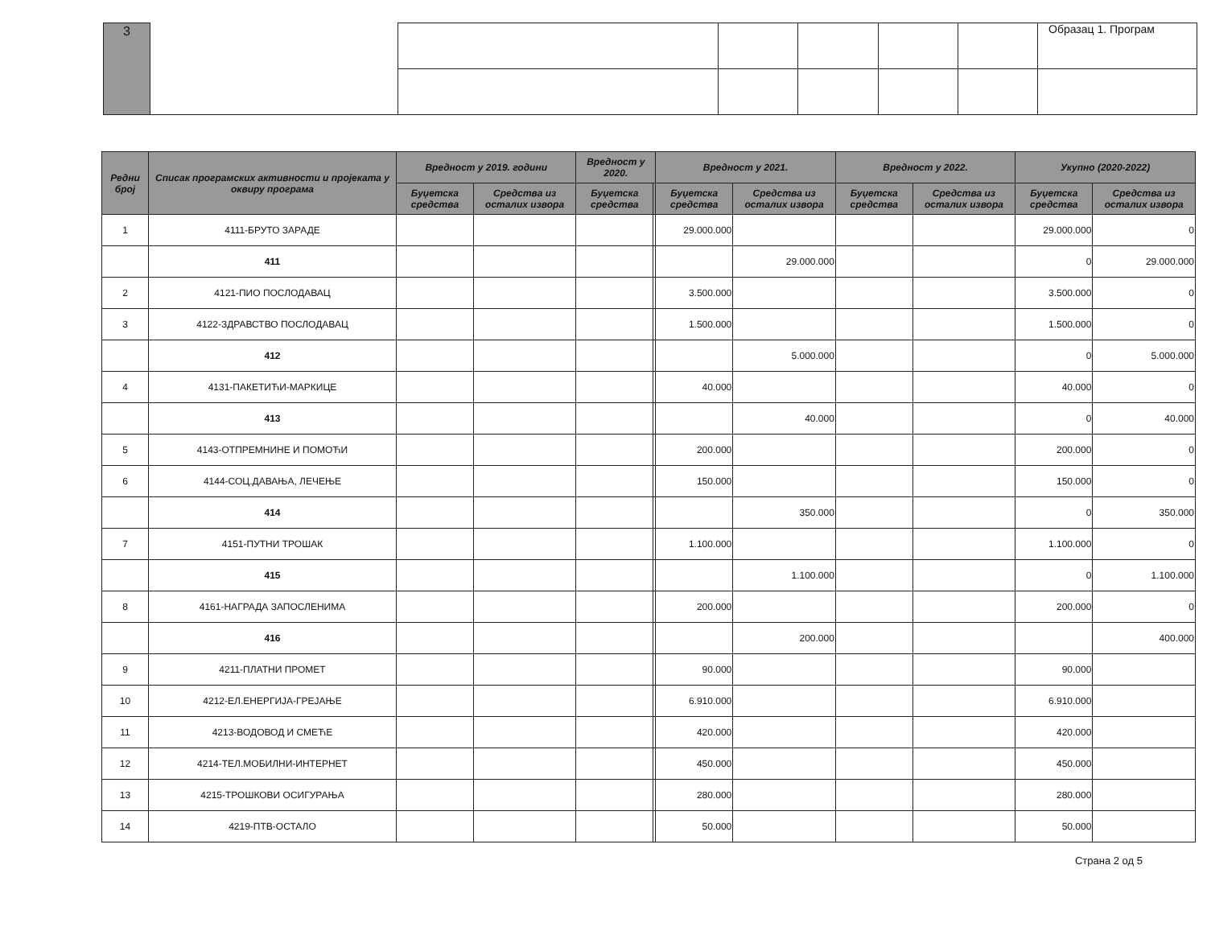Образац 1. Програм
| 3 | | | | | | | |
| Редни број | Списак програмских активности и пројеката у оквиру програма | Вредност у 2019. години | | Вредност у 2020. | | Вредност у 2021. | | Вредност у 2022. | | Укупно (2020-2022) | |
| --- | --- | --- | --- | --- | --- | --- | --- | --- | --- | --- | --- |
| | | Буџетска средства | Средства из осталих извора | Буџетска средства | | Буџетска средства | Средства из осталих извора | Буџетска средства | Средства из осталих извора | Буџетска средства | Средства из осталих извора |
| 1 | 4111-БРУТО ЗАРАДЕ | | | | | 29.000.000 | | | | 29.000.000 | 0 |
| | 411 | | | | | | 29.000.000 | | | 0 | 29.000.000 |
| 2 | 4121-ПИО ПОСЛОДАВАЦ | | | | | 3.500.000 | | | | 3.500.000 | 0 |
| 3 | 4122-ЗДРАВСТВО ПОСЛОДАВАЦ | | | | | 1.500.000 | | | | 1.500.000 | 0 |
| | 412 | | | | | | 5.000.000 | | | 0 | 5.000.000 |
| 4 | 4131-ПАКЕТИЋИ-МАРКИЦЕ | | | | | 40.000 | | | | 40.000 | 0 |
| | 413 | | | | | | 40.000 | | | 0 | 40.000 |
| 5 | 4143-ОТПРЕМНИНЕ И ПОМОЋИ | | | | | 200.000 | | | | 200.000 | 0 |
| 6 | 4144-СОЦ.ДАВАЊА, ЛЕЧЕЊЕ | | | | | 150.000 | | | | 150.000 | 0 |
| | 414 | | | | | | 350.000 | | | 0 | 350.000 |
| 7 | 4151-ПУТНИ ТРОШАК | | | | | 1.100.000 | | | | 1.100.000 | 0 |
| | 415 | | | | | | 1.100.000 | | | 0 | 1.100.000 |
| 8 | 4161-НАГРАДА ЗАПОСЛЕНИМА | | | | | 200.000 | | | | 200.000 | 0 |
| | 416 | | | | | | 200.000 | | | | 400.000 |
| 9 | 4211-ПЛАТНИ ПРОМЕТ | | | | | 90.000 | | | | 90.000 | |
| 10 | 4212-ЕЛ.ЕНЕРГИЈА-ГРЕЈАЊЕ | | | | | 6.910.000 | | | | 6.910.000 | |
| 11 | 4213-ВОДОВОД И СМЕЋЕ | | | | | 420.000 | | | | 420.000 | |
| 12 | 4214-ТЕЛ.МОБИЛНИ-ИНТЕРНЕТ | | | | | 450.000 | | | | 450.000 | |
| 13 | 4215-ТРОШКОВИ ОСИГУРАЊА | | | | | 280.000 | | | | 280.000 | |
| 14 | 4219-ПТВ-ОСТАЛО | | | | | 50.000 | | | | 50.000 | |
Страна 2 од 5